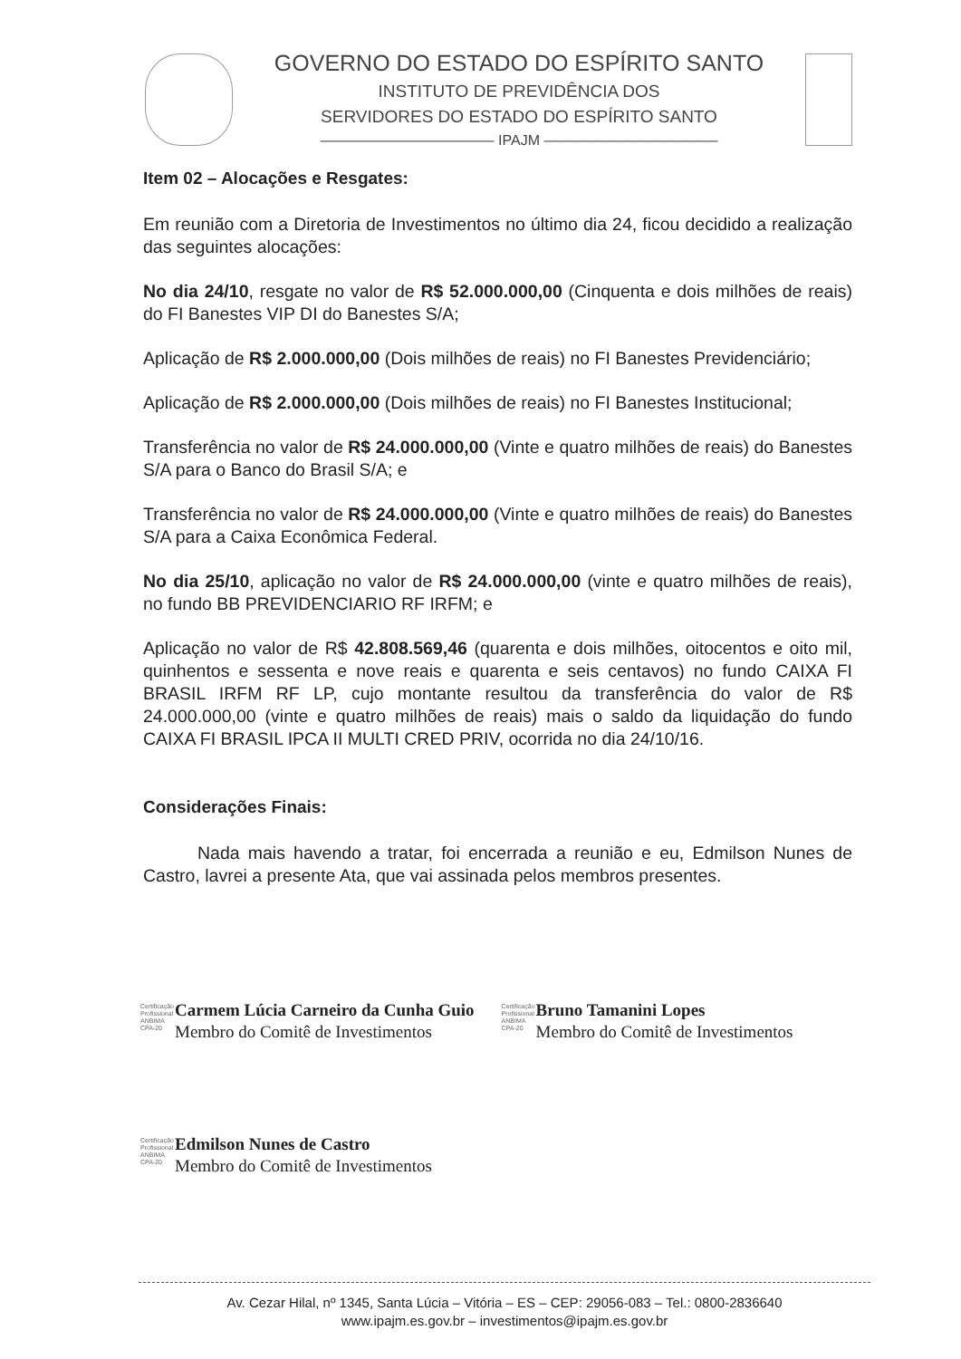GOVERNO DO ESTADO DO ESPÍRITO SANTO
INSTITUTO DE PREVIDÊNCIA DOS
SERVIDORES DO ESTADO DO ESPÍRITO SANTO
———————————— IPAJM ————————————
Item 02 – Alocações e Resgates:
Em reunião com a Diretoria de Investimentos no último dia 24, ficou decidido a realização das seguintes alocações:
No dia 24/10, resgate no valor de R$ 52.000.000,00 (Cinquenta e dois milhões de reais) do FI Banestes VIP DI do Banestes S/A;
Aplicação de R$ 2.000.000,00 (Dois milhões de reais) no FI Banestes Previdenciário;
Aplicação de R$ 2.000.000,00 (Dois milhões de reais) no FI Banestes Institucional;
Transferência no valor de R$ 24.000.000,00 (Vinte e quatro milhões de reais) do Banestes S/A para o Banco do Brasil S/A; e
Transferência no valor de R$ 24.000.000,00 (Vinte e quatro milhões de reais) do Banestes S/A para a Caixa Econômica Federal.
No dia 25/10, aplicação no valor de R$ 24.000.000,00 (vinte e quatro milhões de reais), no fundo BB PREVIDENCIARIO RF IRFM; e
Aplicação no valor de R$ 42.808.569,46 (quarenta e dois milhões, oitocentos e oito mil, quinhentos e sessenta e nove reais e quarenta e seis centavos) no fundo CAIXA FI BRASIL IRFM RF LP, cujo montante resultou da transferência do valor de R$ 24.000.000,00 (vinte e quatro milhões de reais) mais o saldo da liquidação do fundo CAIXA FI BRASIL IPCA II MULTI CRED PRIV, ocorrida no dia 24/10/16.
Considerações Finais:
Nada mais havendo a tratar, foi encerrada a reunião e eu, Edmilson Nunes de Castro, lavrei a presente Ata, que vai assinada pelos membros presentes.
Certificação Profissional ANBIMA CPA-20
Carmem Lúcia Carneiro da Cunha Guio
Membro do Comitê de Investimentos
Certificação Profissional ANBIMA CPA-20
Bruno Tamanini Lopes
Membro do Comitê de Investimentos
Certificação Profissional ANBIMA CPA-20
Edmilson Nunes de Castro
Membro do Comitê de Investimentos
Av. Cezar Hilal, nº 1345, Santa Lúcia – Vitória – ES – CEP: 29056-083 – Tel.: 0800-2836640
www.ipajm.es.gov.br – investimentos@ipajm.es.gov.br